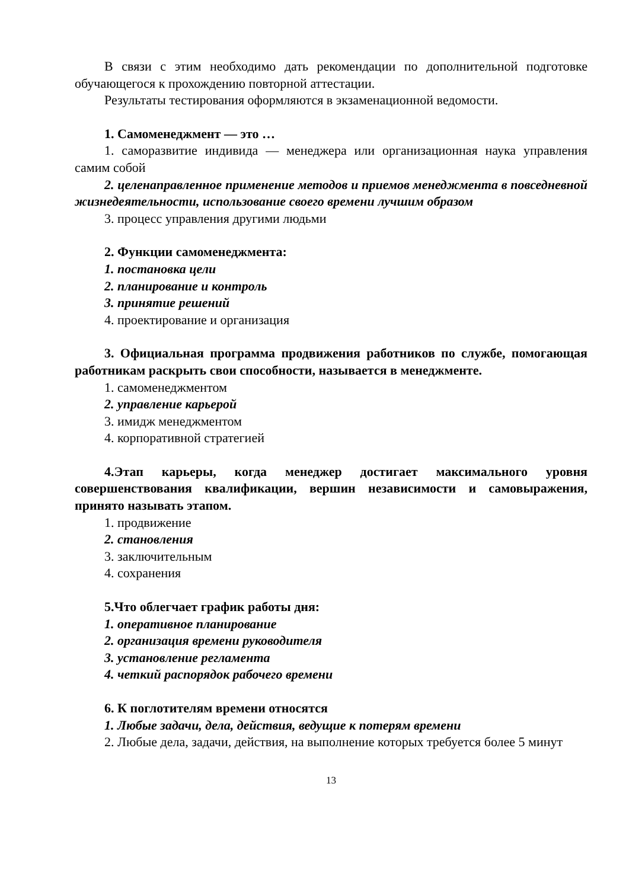В связи с этим необходимо дать рекомендации по дополнительной подготовке обучающегося к прохождению повторной аттестации.
Результаты тестирования оформляются в экзаменационной ведомости.
1. Самоменеджмент — это …
1. саморазвитие индивида — менеджера или организационная наука управления самим собой
2. целенаправленное применение методов и приемов менеджмента в повседневной жизнедеятельности, использование своего времени лучшим образом
3. процесс управления другими людьми
2. Функции самоменеджмента:
1. постановка цели
2. планирование и контроль
3. принятие решений
4. проектирование и организация
3. Официальная программа продвижения работников по службе, помогающая работникам раскрыть свои способности, называется в менеджменте.
1. самоменеджментом
2. управление карьерой
3. имидж менеджментом
4. корпоративной стратегией
4.Этап карьеры, когда менеджер достигает максимального уровня совершенствования квалификации, вершин независимости и самовыражения, принято называть этапом.
1. продвижение
2. становления
3. заключительным
4. сохранения
5.Что облегчает график работы дня:
1. оперативное планирование
2. организация времени руководителя
3. установление регламента
4. четкий распорядок рабочего времени
6. К поглотителям времени относятся
1. Любые задачи, дела, действия, ведущие к потерям времени
2. Любые дела, задачи, действия, на выполнение которых требуется более 5 минут
13